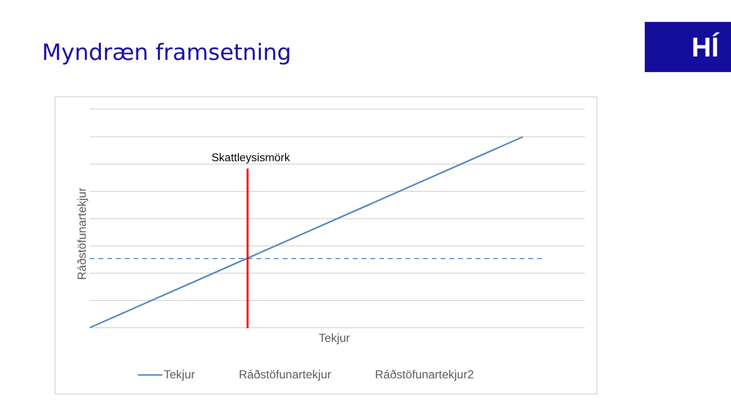Myndræn framsetning HÍ
Ráðstöfunartekjur
Skattleysismörk
Tekjur
Tekjur Ráðstöfunartekjur Ráðstöfunartekjur2